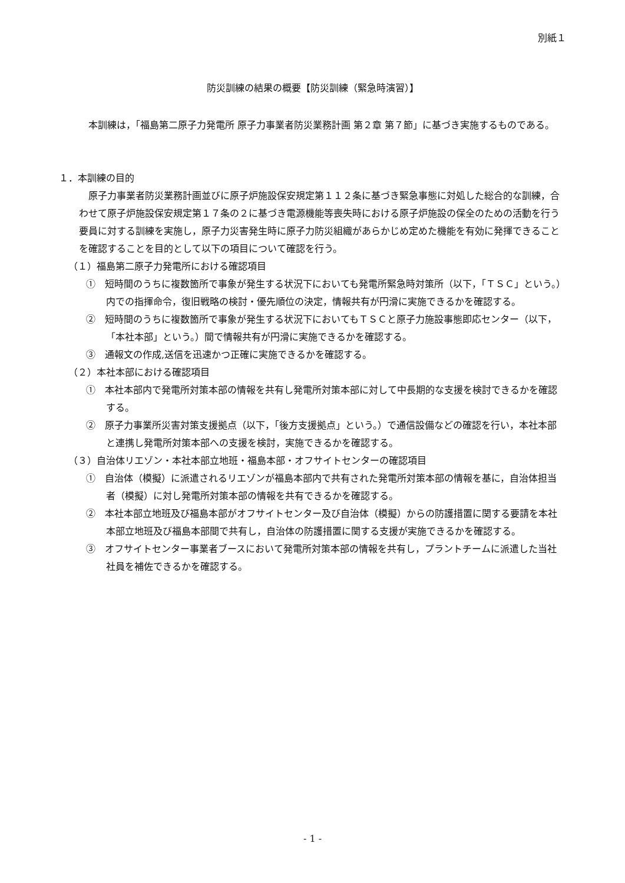別紙１
防災訓練の結果の概要【防災訓練（緊急時演習）】
本訓練は，「福島第二原子力発電所 原子力事業者防災業務計画 第２章 第７節」に基づき実施するものである。
１．本訓練の目的
原子力事業者防災業務計画並びに原子炉施設保安規定第１１２条に基づき緊急事態に対処した総合的な訓練，合わせて原子炉施設保安規定第１７条の２に基づき電源機能等喪失時における原子炉施設の保全のための活動を行う要員に対する訓練を実施し，原子力災害発生時に原子力防災組織があらかじめ定めた機能を有効に発揮できることを確認することを目的として以下の項目について確認を行う。
（１）福島第二原子力発電所における確認項目
①　短時間のうちに複数箇所で事象が発生する状況下においても発電所緊急時対策所（以下，「ＴＳＣ」という。）内での指揮命令，復旧戦略の検討・優先順位の決定，情報共有が円滑に実施できるかを確認する。
②　短時間のうちに複数箇所で事象が発生する状況下においてもＴＳＣと原子力施設事態即応センター（以下，「本社本部」という。）間で情報共有が円滑に実施できるかを確認する。
③　通報文の作成,送信を迅速かつ正確に実施できるかを確認する。
（２）本社本部における確認項目
①　本社本部内で発電所対策本部の情報を共有し発電所対策本部に対して中長期的な支援を検討できるかを確認する。
②　原子力事業所災害対策支援拠点（以下，「後方支援拠点」という。）で通信設備などの確認を行い，本社本部と連携し発電所対策本部への支援を検討，実施できるかを確認する。
（３）自治体リエゾン・本社本部立地班・福島本部・オフサイトセンターの確認項目
①　自治体（模擬）に派遣されるリエゾンが福島本部内で共有された発電所対策本部の情報を基に，自治体担当者（模擬）に対し発電所対策本部の情報を共有できるかを確認する。
②　本社本部立地班及び福島本部がオフサイトセンター及び自治体（模擬）からの防護措置に関する要請を本社本部立地班及び福島本部間で共有し，自治体の防護措置に関する支援が実施できるかを確認する。
③　オフサイトセンター事業者ブースにおいて発電所対策本部の情報を共有し，プラントチームに派遣した当社社員を補佐できるかを確認する。
- 1 -